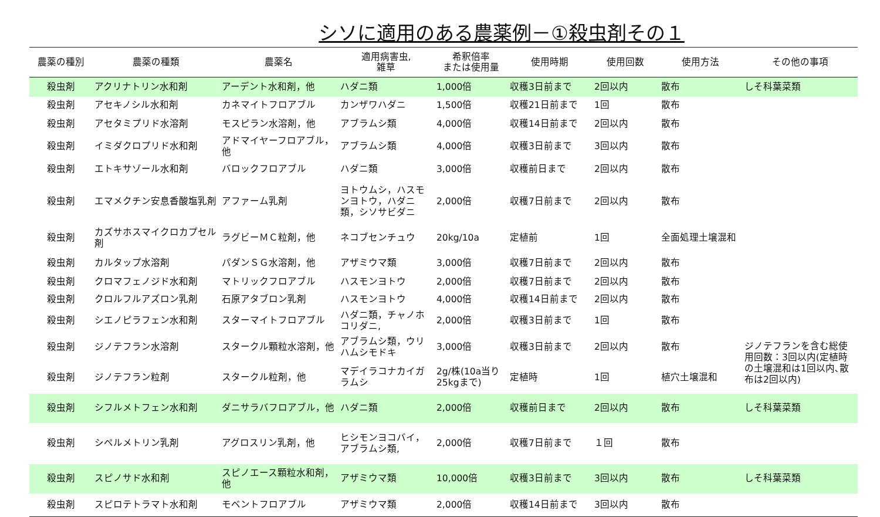シソに適用のある農薬例－①殺虫剤その１
| 農薬の種別 | 農薬の種類 | 農薬名 | 適用病害虫, 雑草 | 希釈倍率 または使用量 | 使用時期 | 使用回数 | 使用方法 | その他の事項 |
| --- | --- | --- | --- | --- | --- | --- | --- | --- |
| 殺虫剤 | アクリナトリン水和剤 | アーデント水和剤，他 | ハダニ類 | 1,000倍 | 収穫3日前まで | 2回以内 | 散布 | しそ科葉菜類 |
| 殺虫剤 | アセキノシル水和剤 | カネマイトフロアブル | カンザワハダニ | 1,500倍 | 収穫21日前まで | 1回 | 散布 | |
| 殺虫剤 | アセタミプリド水溶剤 | モスピラン水溶剤，他 | アブラムシ類 | 4,000倍 | 収穫14日前まで | 2回以内 | 散布 | |
| 殺虫剤 | イミダクロプリド水和剤 | アドマイヤーフロアブル，他 | アブラムシ類 | 4,000倍 | 収穫3日前まで | 3回以内 | 散布 | |
| 殺虫剤 | エトキサゾール水和剤 | バロックフロアブル | ハダニ類 | 3,000倍 | 収穫前日まで | 2回以内 | 散布 | |
| 殺虫剤 | エマメクチン安息香酸塩乳剤 | アファーム乳剤 | ヨトウムシ，ハスモンヨトウ，ハダニ類，シソサビダニ | 2,000倍 | 収穫7日前まで | 2回以内 | 散布 | |
| 殺虫剤 | カズサホスマイクロカプセル剤 | ラグビーＭＣ粒剤，他 | ネコブセンチュウ | 20kg/10a | 定植前 | 1回 | 全面処理土壌混和 | |
| 殺虫剤 | カルタップ水溶剤 | パダンＳＧ水溶剤，他 | アザミウマ類 | 3,000倍 | 収穫7日前まで | 2回以内 | 散布 | |
| 殺虫剤 | クロマフェノジド水和剤 | マトリックフロアブル | ハスモンヨトウ | 2,000倍 | 収穫7日前まで | 2回以内 | 散布 | |
| 殺虫剤 | クロルフルアズロン乳剤 | 石原アタブロン乳剤 | ハスモンヨトウ | 4,000倍 | 収穫14日前まで | 2回以内 | 散布 | |
| 殺虫剤 | シエノピラフェン水和剤 | スターマイトフロアブル | ハダニ類，チャノホコリダニ, | 2,000倍 | 収穫3日前まで | 1回 | 散布 | |
| 殺虫剤 | ジノテフラン水溶剤 | スタークル顆粒水溶剤，他 | アブラムシ類，ウリハムシモドキ | 3,000倍 | 収穫3日前まで | 2回以内 | 散布 | ジノテフランを含む総使用回数：3回以内(定植時の土壌混和は1回以内､散布は2回以内) |
| 殺虫剤 | ジノテフラン粒剤 | スタークル粒剤，他 | マデイラコナカイガラムシ | 2g/株(10a当り25kgまで) | 定植時 | 1回 | 植穴土壌混和 | |
| 殺虫剤 | シフルメトフェン水和剤 | ダニサラバフロアブル，他 | ハダニ類 | 2,000倍 | 収穫前日まで | 2回以内 | 散布 | しそ科葉菜類 |
| 殺虫剤 | シペルメトリン乳剤 | アグロスリン乳剤，他 | ヒシモンヨコバイ，アブラムシ類, | 2,000倍 | 収穫7日前まで | １回 | 散布 | |
| 殺虫剤 | スピノサド水和剤 | スピノエース顆粒水和剤，他 | アザミウマ類 | 10,000倍 | 収穫3日前まで | 3回以内 | 散布 | しそ科葉菜類 |
| 殺虫剤 | スピロテトラマト水和剤 | モベントフロアブル | アザミウマ類 | 2,000倍 | 収穫14日前まで | 3回以内 | 散布 | |